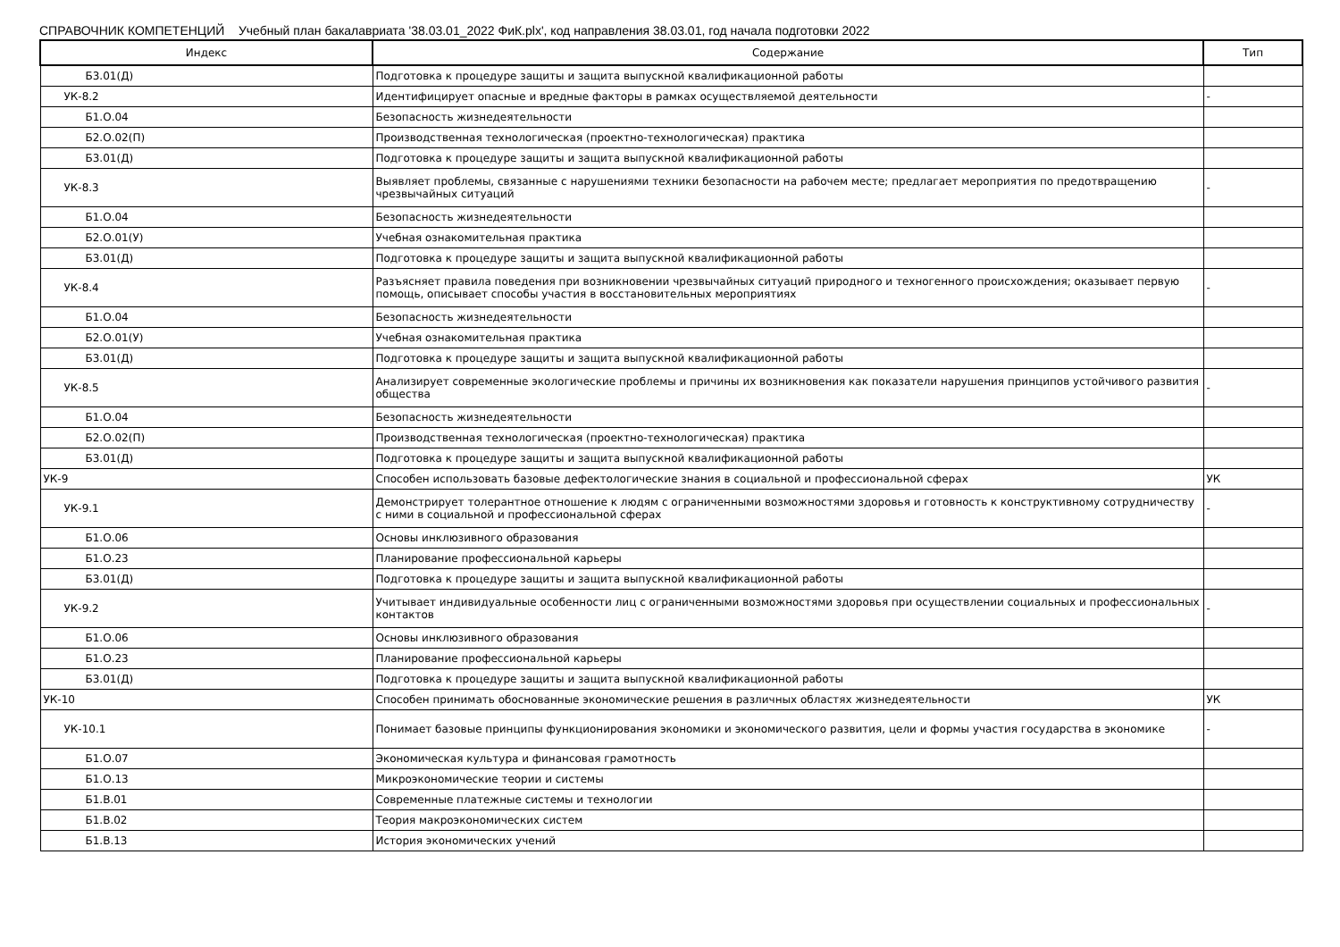СПРАВОЧНИК КОМПЕТЕНЦИЙ Учебный план бакалавриата '38.03.01_2022 ФиК.plx', код направления 38.03.01, год начала подготовки 2022
| Индекс | Содержание | Тип |
| --- | --- | --- |
| Б3.01(Д) | Подготовка к процедуре защиты и защита выпускной квалификационной работы | |
| УК-8.2 | Идентифицирует опасные и вредные факторы в рамках осуществляемой деятельности | - |
| Б1.О.04 | Безопасность жизнедеятельности | |
| Б2.О.02(П) | Производственная технологическая (проектно-технологическая) практика | |
| Б3.01(Д) | Подготовка к процедуре защиты и защита выпускной квалификационной работы | |
| УК-8.3 | Выявляет проблемы, связанные с нарушениями техники безопасности на рабочем месте; предлагает мероприятия по предотвращению чрезвычайных ситуаций | - |
| Б1.О.04 | Безопасность жизнедеятельности | |
| Б2.О.01(У) | Учебная ознакомительная практика | |
| Б3.01(Д) | Подготовка к процедуре защиты и защита выпускной квалификационной работы | |
| УК-8.4 | Разъясняет правила поведения при возникновении чрезвычайных ситуаций природного и техногенного происхождения; оказывает первую помощь, описывает способы участия в восстановительных мероприятиях | - |
| Б1.О.04 | Безопасность жизнедеятельности | |
| Б2.О.01(У) | Учебная ознакомительная практика | |
| Б3.01(Д) | Подготовка к процедуре защиты и защита выпускной квалификационной работы | |
| УК-8.5 | Анализирует современные экологические проблемы и причины их возникновения как показатели нарушения принципов устойчивого развития общества | - |
| Б1.О.04 | Безопасность жизнедеятельности | |
| Б2.О.02(П) | Производственная технологическая (проектно-технологическая) практика | |
| Б3.01(Д) | Подготовка к процедуре защиты и защита выпускной квалификационной работы | |
| УК-9 | Способен использовать базовые дефектологические знания в социальной и профессиональной сферах | УК |
| УК-9.1 | Демонстрирует толерантное отношение к людям с ограниченными возможностями здоровья и готовность к конструктивному сотрудничеству с ними в социальной и профессиональной сферах | - |
| Б1.О.06 | Основы инклюзивного образования | |
| Б1.О.23 | Планирование профессиональной карьеры | |
| Б3.01(Д) | Подготовка к процедуре защиты и защита выпускной квалификационной работы | |
| УК-9.2 | Учитывает индивидуальные особенности лиц с ограниченными возможностями здоровья при осуществлении социальных и профессиональных контактов | - |
| Б1.О.06 | Основы инклюзивного образования | |
| Б1.О.23 | Планирование профессиональной карьеры | |
| Б3.01(Д) | Подготовка к процедуре защиты и защита выпускной квалификационной работы | |
| УК-10 | Способен принимать обоснованные экономические решения в различных областях жизнедеятельности | УК |
| УК-10.1 | Понимает базовые принципы функционирования экономики и экономического развития, цели и формы участия государства в экономике | - |
| Б1.О.07 | Экономическая культура и финансовая грамотность | |
| Б1.О.13 | Микроэкономические теории и системы | |
| Б1.В.01 | Современные платежные системы и технологии | |
| Б1.В.02 | Теория макроэкономических систем | |
| Б1.В.13 | История экономических учений | |